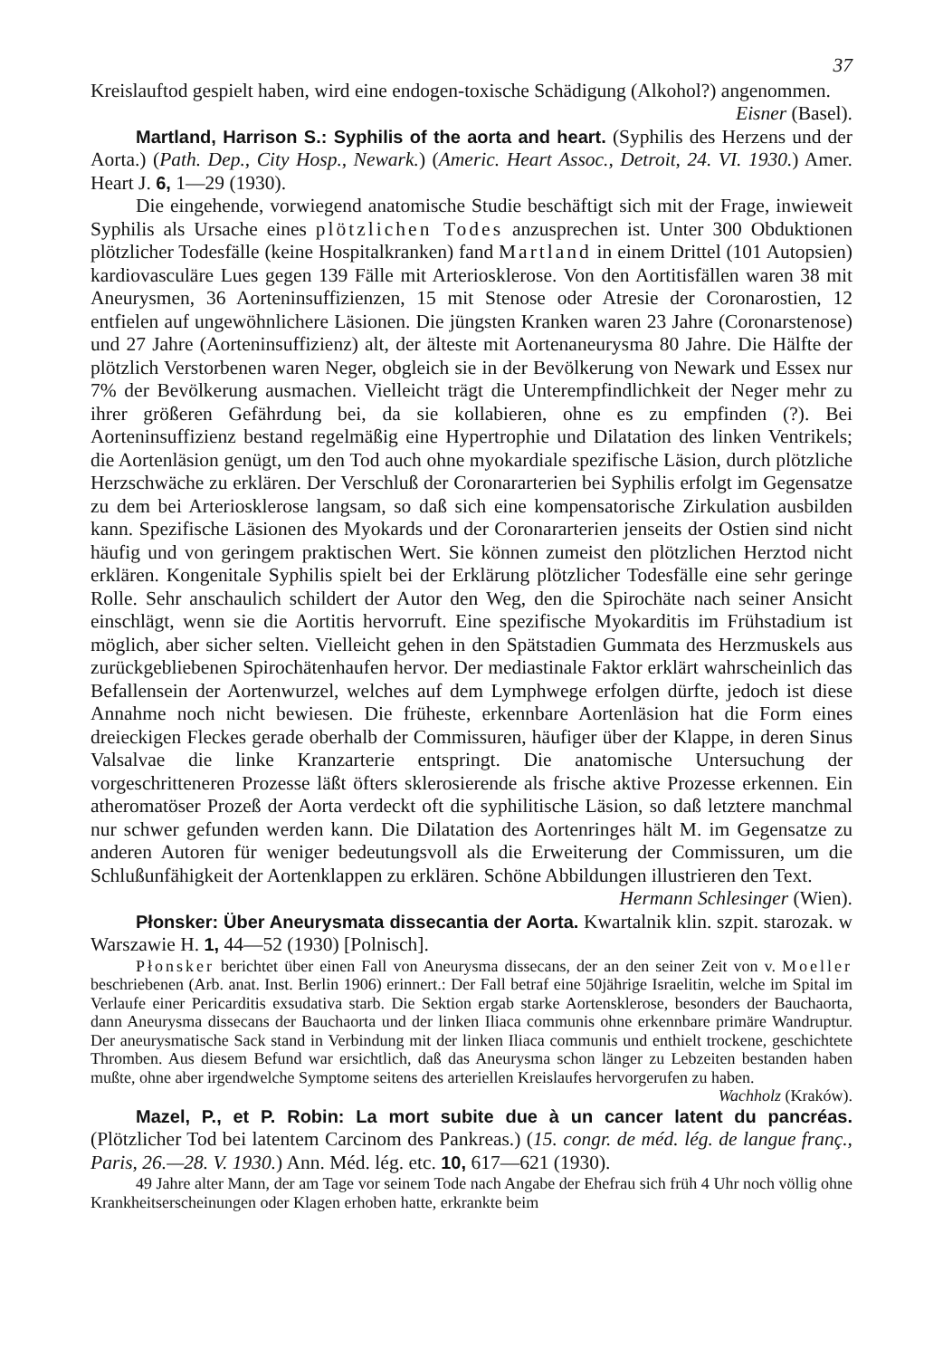37
Kreislauftod gespielt haben, wird eine endogen-toxische Schädigung (Alkohol?) angenommen. Eisner (Basel).
Martland, Harrison S.: Syphilis of the aorta and heart. (Syphilis des Herzens und der Aorta.) (Path. Dep., City Hosp., Newark.) (Americ. Heart Assoc., Detroit, 24. VI. 1930.) Amer. Heart J. 6, 1—29 (1930).
Die eingehende, vorwiegend anatomische Studie beschäftigt sich mit der Frage, inwieweit Syphilis als Ursache eines plötzlichen Todes anzusprechen ist. Unter 300 Obduktionen plötzlicher Todesfälle (keine Hospitalkranken) fand Martland in einem Drittel (101 Autopsien) kardiovasculäre Lues gegen 139 Fälle mit Arteriosklerose. Von den Aortitisfällen waren 38 mit Aneurysmen, 36 Aorteninsuffizienzen, 15 mit Stenose oder Atresie der Coronarostien, 12 entfielen auf ungewöhnlichere Läsionen. Die jüngsten Kranken waren 23 Jahre (Coronarstenose) und 27 Jahre (Aorteninsuffizienz) alt, der älteste mit Aortenaneurysma 80 Jahre. Die Hälfte der plötzlich Verstorbenen waren Neger, obgleich sie in der Bevölkerung von Newark und Essex nur 7% der Bevölkerung ausmachen. Vielleicht trägt die Unterempfindlichkeit der Neger mehr zu ihrer größeren Gefährdung bei, da sie kollabieren, ohne es zu empfinden (?). Bei Aorteninsuffizienz bestand regelmäßig eine Hypertrophie und Dilatation des linken Ventrikels; die Aortenläsion genügt, um den Tod auch ohne myokardiale spezifische Läsion, durch plötzliche Herzschwäche zu erklären. Der Verschluß der Coronararterien bei Syphilis erfolgt im Gegensatze zu dem bei Arteriosklerose langsam, so daß sich eine kompensatorische Zirkulation ausbilden kann. Spezifische Läsionen des Myokards und der Coronararterien jenseits der Ostien sind nicht häufig und von geringem praktischen Wert. Sie können zumeist den plötzlichen Herztod nicht erklären. Kongenitale Syphilis spielt bei der Erklärung plötzlicher Todesfälle eine sehr geringe Rolle. Sehr anschaulich schildert der Autor den Weg, den die Spirochäte nach seiner Ansicht einschlägt, wenn sie die Aortitis hervorruft. Eine spezifische Myokarditis im Frühstadium ist möglich, aber sicher selten. Vielleicht gehen in den Spätstadien Gummata des Herzmuskels aus zurückgebliebenen Spirochätenhaufen hervor. Der mediastinale Faktor erklärt wahrscheinlich das Befallensein der Aortenwurzel, welches auf dem Lymphwege erfolgen dürfte, jedoch ist diese Annahme noch nicht bewiesen. Die früheste, erkennbare Aortenläsion hat die Form eines dreieckigen Fleckes gerade oberhalb der Commissuren, häufiger über der Klappe, in deren Sinus Valsalvae die linke Kranzarterie entspringt. Die anatomische Untersuchung der vorgeschritteneren Prozesse läßt öfters sklerosierende als frische aktive Prozesse erkennen. Ein atheromatöser Prozeß der Aorta verdeckt oft die syphilitische Läsion, so daß letztere manchmal nur schwer gefunden werden kann. Die Dilatation des Aortenringes hält M. im Gegensatze zu anderen Autoren für weniger bedeutungsvoll als die Erweiterung der Commissuren, um die Schlußunfähigkeit der Aortenklappen zu erklären. Schöne Abbildungen illustrieren den Text. Hermann Schlesinger (Wien).
Płonsker: Über Aneurysmata dissecantia der Aorta. Kwartalnik klin. szpit. starozak. w Warszawie H. 1, 44—52 (1930) [Polnisch].
Płonsker berichtet über einen Fall von Aneurysma dissecans, der an den seiner Zeit von v. Moeller beschriebenen (Arb. anat. Inst. Berlin 1906) erinnert.: Der Fall betraf eine 50jährige Israelitin, welche im Spital im Verlaufe einer Pericarditis exsudativa starb. Die Sektion ergab starke Aortensklerose, besonders der Bauchaorta, dann Aneurysma dissecans der Bauchaorta und der linken Iliaca communis ohne erkennbare primäre Wandruptur. Der aneurysmatische Sack stand in Verbindung mit der linken Iliaca communis und enthielt trockene, geschichtete Thromben. Aus diesem Befund war ersichtlich, daß das Aneurysma schon länger zu Lebzeiten bestanden haben mußte, ohne aber irgendwelche Symptome seitens des arteriellen Kreislaufes hervorgerufen zu haben. Wachholz (Kraków).
Mazel, P., et P. Robin: La mort subite due à un cancer latent du pancréas. (Plötzlicher Tod bei latentem Carcinom des Pankreas.) (15. congr. de méd. lég. de langue franç., Paris, 26.—28. V. 1930.) Ann. Méd. lég. etc. 10, 617—621 (1930).
49 Jahre alter Mann, der am Tage vor seinem Tode nach Angabe der Ehefrau sich früh 4 Uhr noch völlig ohne Krankheitserscheinungen oder Klagen erhoben hatte, erkrankte beim